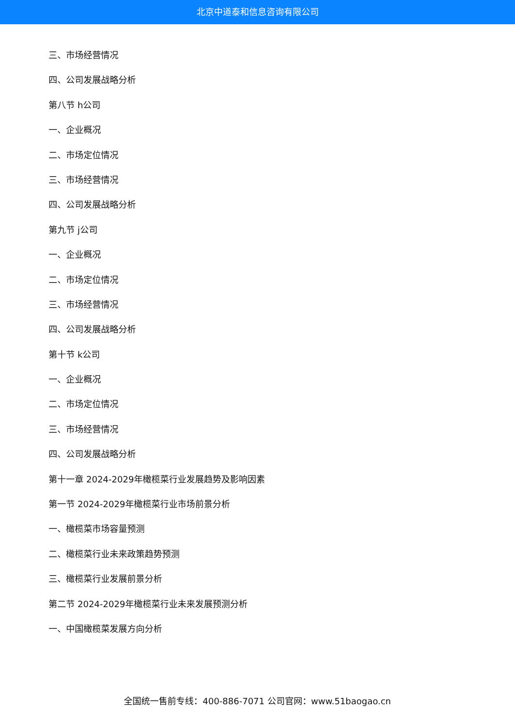北京中道泰和信息咨询有限公司
三、市场经营情况
四、公司发展战略分析
第八节 h公司
一、企业概况
二、市场定位情况
三、市场经营情况
四、公司发展战略分析
第九节 j公司
一、企业概况
二、市场定位情况
三、市场经营情况
四、公司发展战略分析
第十节 k公司
一、企业概况
二、市场定位情况
三、市场经营情况
四、公司发展战略分析
第十一章 2024-2029年橄榄菜行业发展趋势及影响因素
第一节 2024-2029年橄榄菜行业市场前景分析
一、橄榄菜市场容量预测
二、橄榄菜行业未来政策趋势预测
三、橄榄菜行业发展前景分析
第二节 2024-2029年橄榄菜行业未来发展预测分析
一、中国橄榄菜发展方向分析
全国统一售前专线：400-886-7071 公司官网：www.51baogao.cn